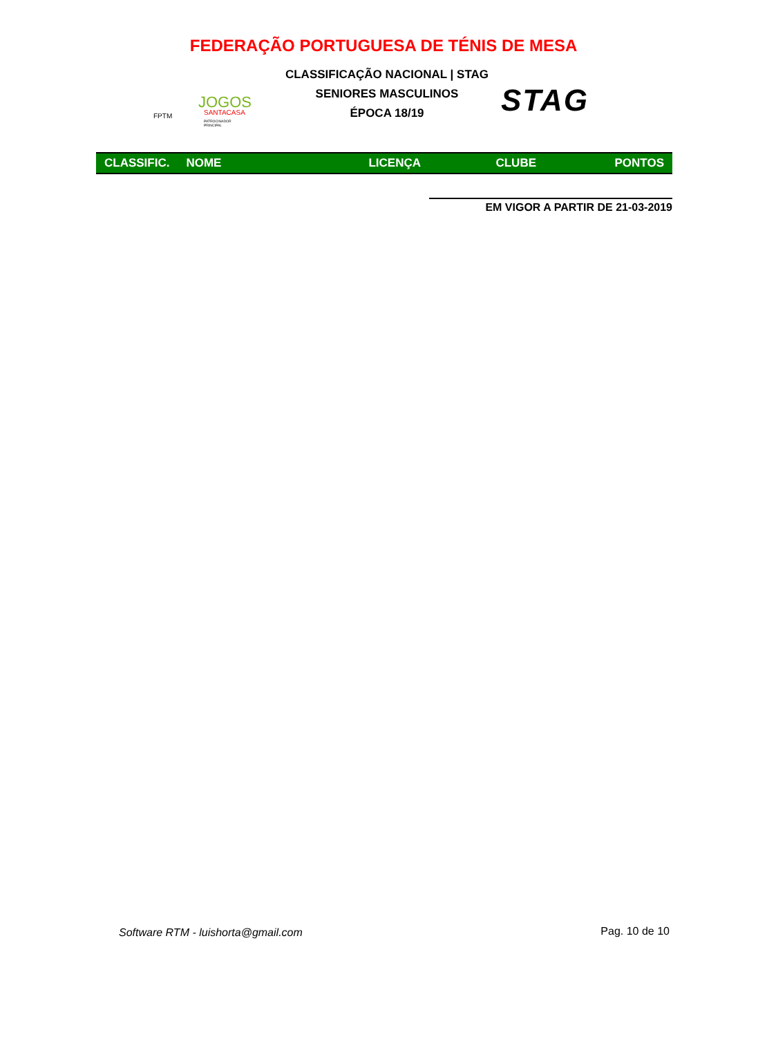FEDERAÇÃO PORTUGUESA DE TÉNIS DE MESA
FPTM
JOGOS
SANTACASA
PATROCINADOR PRINCIPAL
CLASSIFICAÇÃO NACIONAL | STAG
SENIORES MASCULINOS
ÉPOCA 18/19
STAG
| CLASSIFIC. | NOME | LICENÇA | CLUBE | PONTOS |
| --- | --- | --- | --- | --- |
EM VIGOR A PARTIR DE 21-03-2019
Software RTM - luishorta@gmail.com
Pag. 10 de 10